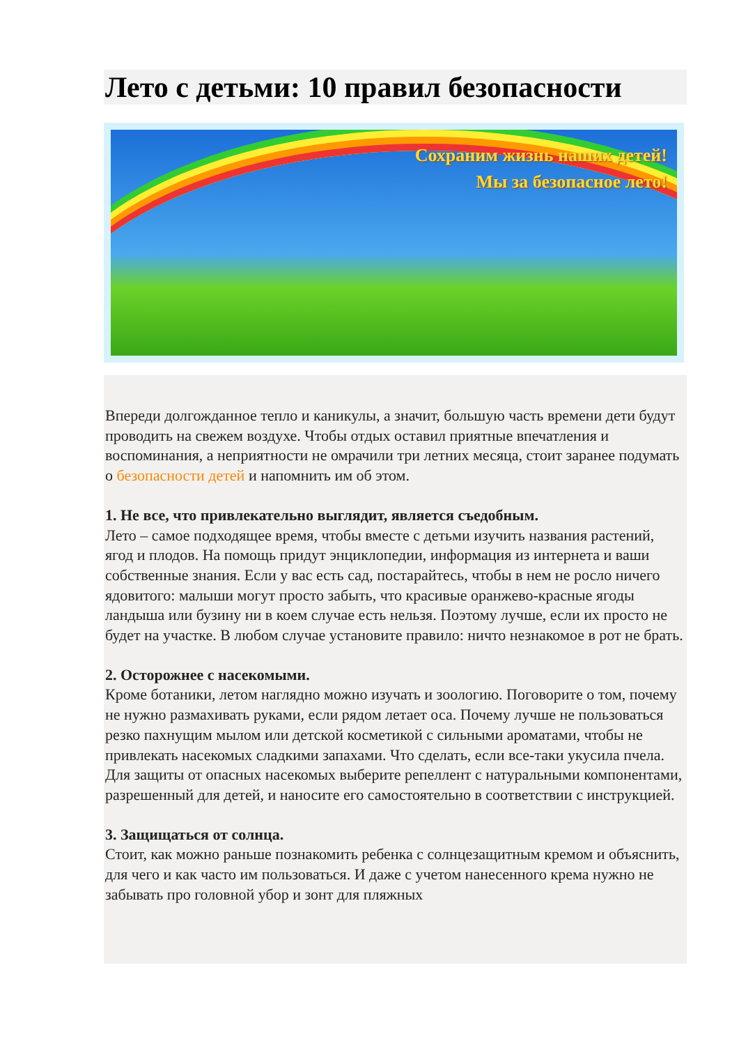Лето с детьми: 10 правил безопасности
Сохраним жизнь наших детей!
Мы за безопасное лето!
Впереди долгожданное тепло и каникулы, а значит, большую часть времени дети будут проводить на свежем воздухе. Чтобы отдых оставил приятные впечатления и воспоминания, а неприятности не омрачили три летних месяца, стоит заранее подумать о безопасности детей и напомнить им об этом.
1. Не все, что привлекательно выглядит, является съедобным.
Лето – самое подходящее время, чтобы вместе с детьми изучить названия растений, ягод и плодов. На помощь придут энциклопедии, информация из интернета и ваши собственные знания. Если у вас есть сад, постарайтесь, чтобы в нем не росло ничего ядовитого: малыши могут просто забыть, что красивые оранжево-красные ягоды ландыша или бузину ни в коем случае есть нельзя. Поэтому лучше, если их просто не будет на участке. В любом случае установите правило: ничто незнакомое в рот не брать.
2. Осторожнее с насекомыми.
Кроме ботаники, летом наглядно можно изучать и зоологию. Поговорите о том, почему не нужно размахивать руками, если рядом летает оса. Почему лучше не пользоваться резко пахнущим мылом или детской косметикой с сильными ароматами, чтобы не привлекать насекомых сладкими запахами. Что сделать, если все-таки укусила пчела. Для защиты от опасных насекомых выберите репеллент с натуральными компонентами, разрешенный для детей, и наносите его самостоятельно в соответствии с инструкцией.
3. Защищаться от солнца.
Стоит, как можно раньше познакомить ребенка с солнцезащитным кремом и объяснить, для чего и как часто им пользоваться. И даже с учетом нанесенного крема нужно не забывать про головной убор и зонт для пляжных